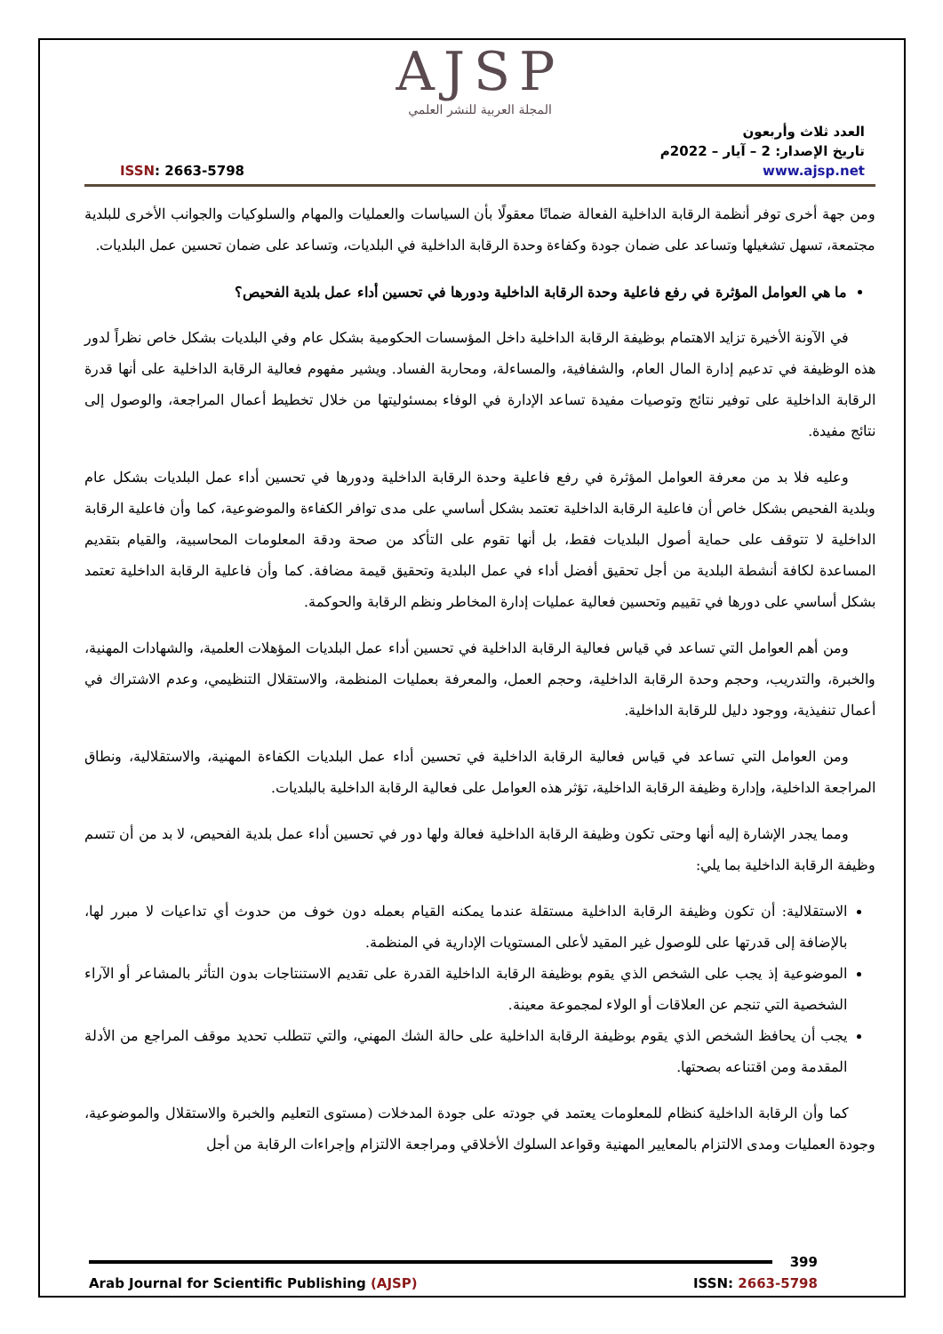AJSP
المجلة العربية للنشر العلمي
العدد ثلاث وأربعون
تاريخ الإصدار: 2 – آيار – 2022م
www.ajsp.net ISSN: 2663-5798
ومن جهة أخرى توفر أنظمة الرقابة الداخلية الفعالة ضمانًا معقولًا بأن السياسات والعمليات والمهام والسلوكيات والجوانب الأخرى للبلدية مجتمعة، تسهل تشغيلها وتساعد على ضمان جودة وكفاءة وحدة الرقابة الداخلية في البلديات، وتساعد على ضمان تحسين عمل البلديات.
ما هي العوامل المؤثرة في رفع فاعلية وحدة الرقابة الداخلية ودورها في تحسين أداء عمل بلدية الفحيص؟
في الآونة الأخيرة تزايد الاهتمام بوظيفة الرقابة الداخلية داخل المؤسسات الحكومية بشكل عام وفي البلديات بشكل خاص نظراً لدور هذه الوظيفة في تدعيم إدارة المال العام، والشفافية، والمساءلة، ومحاربة الفساد. ويشير مفهوم فعالية الرقابة الداخلية على أنها قدرة الرقابة الداخلية على توفير نتائج وتوصيات مفيدة تساعد الإدارة في الوفاء بمسئوليتها من خلال تخطيط أعمال المراجعة، والوصول إلى نتائج مفيدة.
وعليه فلا بد من معرفة العوامل المؤثرة في رفع فاعلية وحدة الرقابة الداخلية ودورها في تحسين أداء عمل البلديات بشكل عام وبلدية الفحيص بشكل خاص أن فاعلية الرقابة الداخلية تعتمد بشكل أساسي على مدى توافر الكفاءة والموضوعية، كما وأن فاعلية الرقابة الداخلية لا تتوقف على حماية أصول البلديات فقط، بل أنها تقوم على التأكد من صحة ودقة المعلومات المحاسبية، والقيام بتقديم المساعدة لكافة أنشطة البلدية من أجل تحقيق أفضل أداء في عمل البلدية وتحقيق قيمة مضافة. كما وأن فاعلية الرقابة الداخلية تعتمد بشكل أساسي على دورها في تقييم وتحسين فعالية عمليات إدارة المخاطر ونظم الرقابة والحوكمة.
ومن أهم العوامل التي تساعد في قياس فعالية الرقابة الداخلية في تحسين أداء عمل البلديات المؤهلات العلمية، والشهادات المهنية، والخبرة، والتدريب، وحجم وحدة الرقابة الداخلية، وحجم العمل، والمعرفة بعمليات المنظمة، والاستقلال التنظيمي، وعدم الاشتراك في أعمال تنفيذية، ووجود دليل للرقابة الداخلية.
ومن العوامل التي تساعد في قياس فعالية الرقابة الداخلية في تحسين أداء عمل البلديات الكفاءة المهنية، والاستقلالية، ونطاق المراجعة الداخلية، وإدارة وظيفة الرقابة الداخلية، تؤثر هذه العوامل على فعالية الرقابة الداخلية بالبلديات.
ومما يجدر الإشارة إليه أنها وحتى تكون وظيفة الرقابة الداخلية فعالة ولها دور في تحسين أداء عمل بلدية الفحيص، لا بد من أن تتسم وظيفة الرقابة الداخلية بما يلي:
الاستقلالية: أن تكون وظيفة الرقابة الداخلية مستقلة عندما يمكنه القيام بعمله دون خوف من حدوث أي تداعيات لا مبرر لها، بالإضافة إلى قدرتها على للوصول غير المقيد لأعلى المستويات الإدارية في المنظمة.
الموضوعية إذ يجب على الشخص الذي يقوم بوظيفة الرقابة الداخلية القدرة على تقديم الاستنتاجات بدون التأثر بالمشاعر أو الآراء الشخصية التي تنجم عن العلاقات أو الولاء لمجموعة معينة.
يجب أن يحافظ الشخص الذي يقوم بوظيفة الرقابة الداخلية على حالة الشك المهني، والتي تتطلب تحديد موقف المراجع من الأدلة المقدمة ومن اقتناعه بصحتها.
كما وأن الرقابة الداخلية كنظام للمعلومات يعتمد في جودته على جودة المدخلات (مستوى التعليم والخبرة والاستقلال والموضوعية، وجودة العمليات ومدى الالتزام بالمعايير المهنية وقواعد السلوك الأخلاقي ومراجعة الالتزام وإجراءات الرقابة من أجل
399
Arab Journal for Scientific Publishing (AJSP) ISSN: 2663-5798